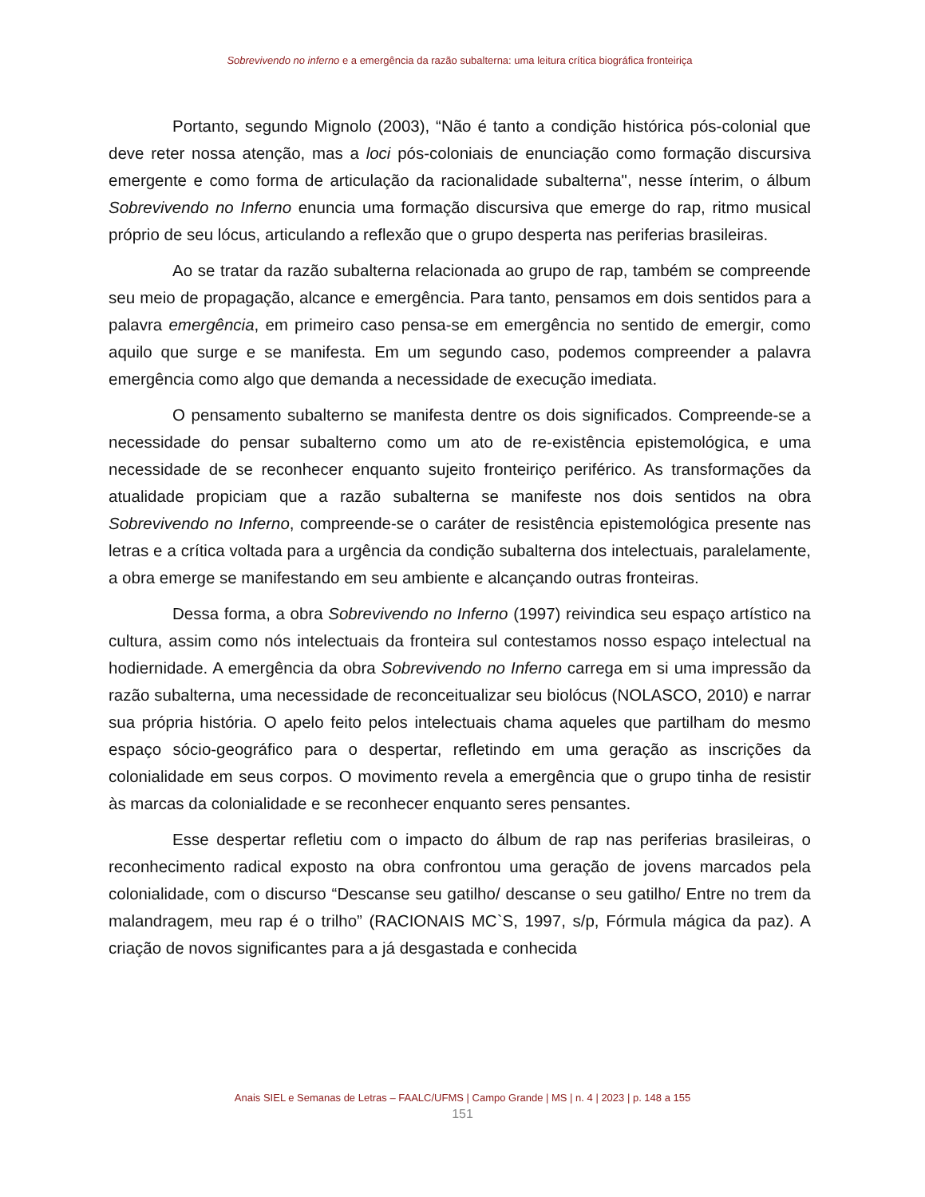Sobrevivendo no inferno e a emergência da razão subalterna: uma leitura crítica biográfica fronteiriça
Portanto, segundo Mignolo (2003), “Não é tanto a condição histórica pós-colonial que deve reter nossa atenção, mas a loci pós-coloniais de enunciação como formação discursiva emergente e como forma de articulação da racionalidade subalterna", nesse ínterim, o álbum Sobrevivendo no Inferno enuncia uma formação discursiva que emerge do rap, ritmo musical próprio de seu lócus, articulando a reflexão que o grupo desperta nas periferias brasileiras.
Ao se tratar da razão subalterna relacionada ao grupo de rap, também se compreende seu meio de propagação, alcance e emergência. Para tanto, pensamos em dois sentidos para a palavra emergência, em primeiro caso pensa-se em emergência no sentido de emergir, como aquilo que surge e se manifesta. Em um segundo caso, podemos compreender a palavra emergência como algo que demanda a necessidade de execução imediata.
O pensamento subalterno se manifesta dentre os dois significados. Compreende-se a necessidade do pensar subalterno como um ato de re-existência epistemológica, e uma necessidade de se reconhecer enquanto sujeito fronteiriço periférico. As transformações da atualidade propiciam que a razão subalterna se manifeste nos dois sentidos na obra Sobrevivendo no Inferno, compreende-se o caráter de resistência epistemológica presente nas letras e a crítica voltada para a urgência da condição subalterna dos intelectuais, paralelamente, a obra emerge se manifestando em seu ambiente e alcançando outras fronteiras.
Dessa forma, a obra Sobrevivendo no Inferno (1997) reivindica seu espaço artístico na cultura, assim como nós intelectuais da fronteira sul contestamos nosso espaço intelectual na hodiernidade. A emergência da obra Sobrevivendo no Inferno carrega em si uma impressão da razão subalterna, uma necessidade de reconceitualizar seu biolócus (NOLASCO, 2010) e narrar sua própria história. O apelo feito pelos intelectuais chama aqueles que partilham do mesmo espaço sócio-geográfico para o despertar, refletindo em uma geração as inscrições da colonialidade em seus corpos. O movimento revela a emergência que o grupo tinha de resistir às marcas da colonialidade e se reconhecer enquanto seres pensantes.
Esse despertar refletiu com o impacto do álbum de rap nas periferias brasileiras, o reconhecimento radical exposto na obra confrontou uma geração de jovens marcados pela colonialidade, com o discurso “Descanse seu gatilho/ descanse o seu gatilho/ Entre no trem da malandragem, meu rap é o trilho” (RACIONAIS MC`S, 1997, s/p, Fórmula mágica da paz). A criação de novos significantes para a já desgastada e conhecida
Anais SIEL e Semanas de Letras – FAALC/UFMS | Campo Grande | MS | n. 4 | 2023 | p. 148 a 155
151